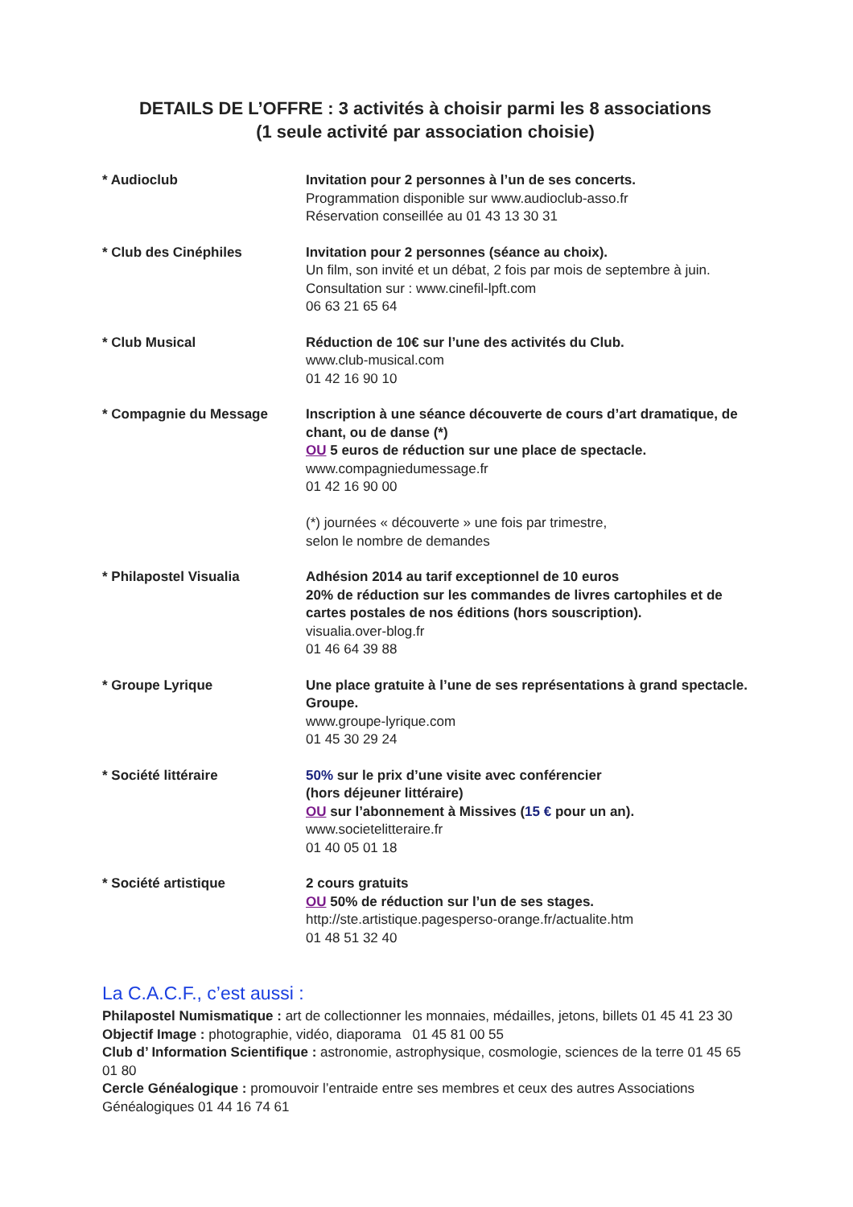DETAILS DE L’OFFRE : 3 activités à choisir parmi les 8 associations
(1 seule activité par association choisie)
| * Audioclub | Invitation pour 2 personnes à l’un de ses concerts. Programmation disponible sur www.audioclub-asso.fr Réservation conseillée au 01 43 13 30 31 |
| * Club des Cinéphiles | Invitation pour 2 personnes (séance au choix). Un film, son invité et un débat, 2 fois par mois de septembre à juin. Consultation sur : www.cinefil-lpft.com 06 63 21 65 64 |
| * Club Musical | Réduction de 10€ sur l’une des activités du Club. www.club-musical.com 01 42 16 90 10 |
| * Compagnie du Message | Inscription à une séance découverte de cours d’art dramatique, de chant, ou de danse (*) OU 5 euros de réduction sur une place de spectacle. www.compagniedumessage.fr 01 42 16 90 00 (*) journées « découverte » une fois par trimestre, selon le nombre de demandes |
| * Philapostel Visualia | Adhésion 2014 au tarif exceptionnel de 10 euros 20% de réduction sur les commandes de livres cartophiles et de cartes postales de nos éditions (hors souscription). visualia.over-blog.fr 01 46 64 39 88 |
| * Groupe Lyrique | Une place gratuite à l’une de ses représentations à grand spectacle. Groupe. www.groupe-lyrique.com 01 45 30 29 24 |
| * Société littéraire | 50% sur le prix d’une visite avec conférencier (hors déjeuner littéraire) OU sur l’abonnement à Missives ( 15 € pour un an). www.societelitteraire.fr 01 40 05 01 18 |
| * Société artistique | 2 cours gratuits OU 50% de réduction sur l’un de ses stages. http://ste.artistique.pagesperso-orange.fr/actualite.htm 01 48 51 32 40 |
La C.A.C.F., c’est aussi :
Philapostel Numismatique : art de collectionner les monnaies, médailles, jetons, billets 01 45 41 23 30
Objectif Image : photographie, vidéo, diaporama 01 45 81 00 55
Club d’ Information Scientifique : astronomie, astrophysique, cosmologie, sciences de la terre 01 45 65 01 80
Cercle Généalogique : promouvoir l’entraide entre ses membres et ceux des autres Associations Généalogiques 01 44 16 74 61